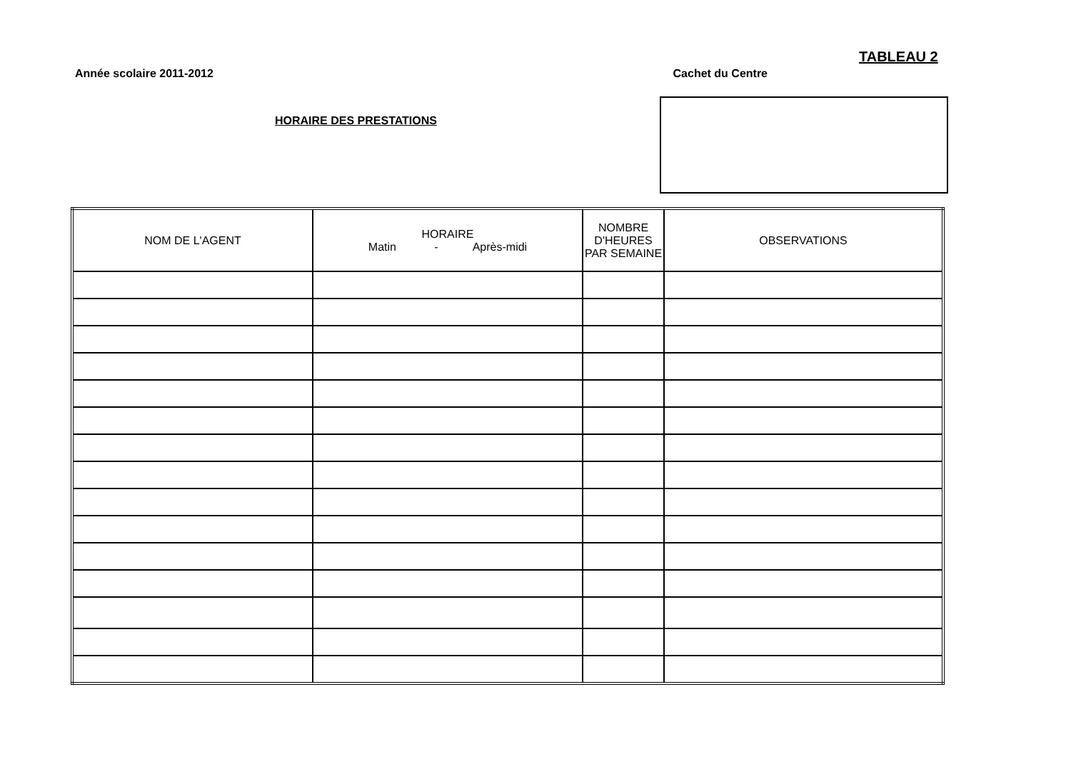TABLEAU 2
Année scolaire 2011-2012 Cachet du Centre
HORAIRE DES PRESTATIONS
| NOM DE L'AGENT | HORAIRE Matin - Après-midi | NOMBRE D'HEURES PAR SEMAINE | OBSERVATIONS |
| --- | --- | --- | --- |